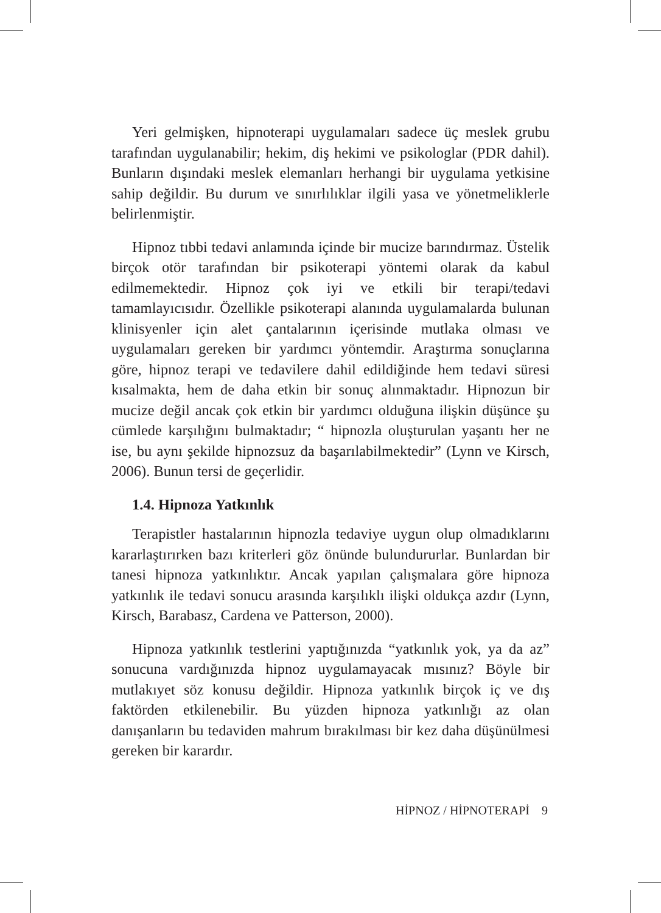Yeri gelmişken, hipnoterapi uygulamaları sadece üç meslek grubu tarafından uygulanabilir; hekim, diş hekimi ve psikologlar (PDR dahil). Bunların dışındaki meslek elemanları herhangi bir uygulama yetkisine sahip değildir. Bu durum ve sınırlılıklar ilgili yasa ve yönetmeliklerle belirlenmiştir.
Hipnoz tıbbi tedavi anlamında içinde bir mucize barındırmaz. Üstelik birçok otör tarafından bir psikoterapi yöntemi olarak da kabul edilmemektedir. Hipnoz çok iyi ve etkili bir terapi/tedavi tamamlayıcısıdır. Özellikle psikoterapi alanında uygulamalarda bulunan klinisyenler için alet çantalarının içerisinde mutlaka olması ve uygulamaları gereken bir yardımcı yöntemdir. Araştırma sonuçlarına göre, hipnoz terapi ve tedavilere dahil edildiğinde hem tedavi süresi kısalmakta, hem de daha etkin bir sonuç alınmaktadır. Hipnozun bir mucize değil ancak çok etkin bir yardımcı olduğuna ilişkin düşünce şu cümlede karşılığını bulmaktadır; “ hipnozla oluşturulan yaşantı her ne ise, bu aynı şekilde hipnozsuz da başarılabilmektedir” (Lynn ve Kirsch, 2006). Bunun tersi de geçerlidir.
1.4. Hipnoza Yatkınlık
Terapistler hastalarının hipnozla tedaviye uygun olup olmadıklarını kararlaştırırken bazı kriterleri göz önünde bulundururlar. Bunlardan bir tanesi hipnoza yatkınlıktır. Ancak yapılan çalışmalara göre hipnoza yatkınlık ile tedavi sonucu arasında karşılıklı ilişki oldukça azdır (Lynn, Kirsch, Barabasz, Cardena ve Patterson, 2000).
Hipnoza yatkınlık testlerini yaptığınızda “yatkınlık yok, ya da az” sonucuna vardığınızda hipnoz uygulamayacak mısınız? Böyle bir mutlakıyet söz konusu değildir. Hipnoza yatkınlık birçok iç ve dış faktörden etkilenebilir. Bu yüzden hipnoza yatkınlığı az olan danışanların bu tedaviden mahrum bırakılması bir kez daha düşünülmesi gereken bir karardır.
HİPNOZ / HİPNOTERAPİ 9